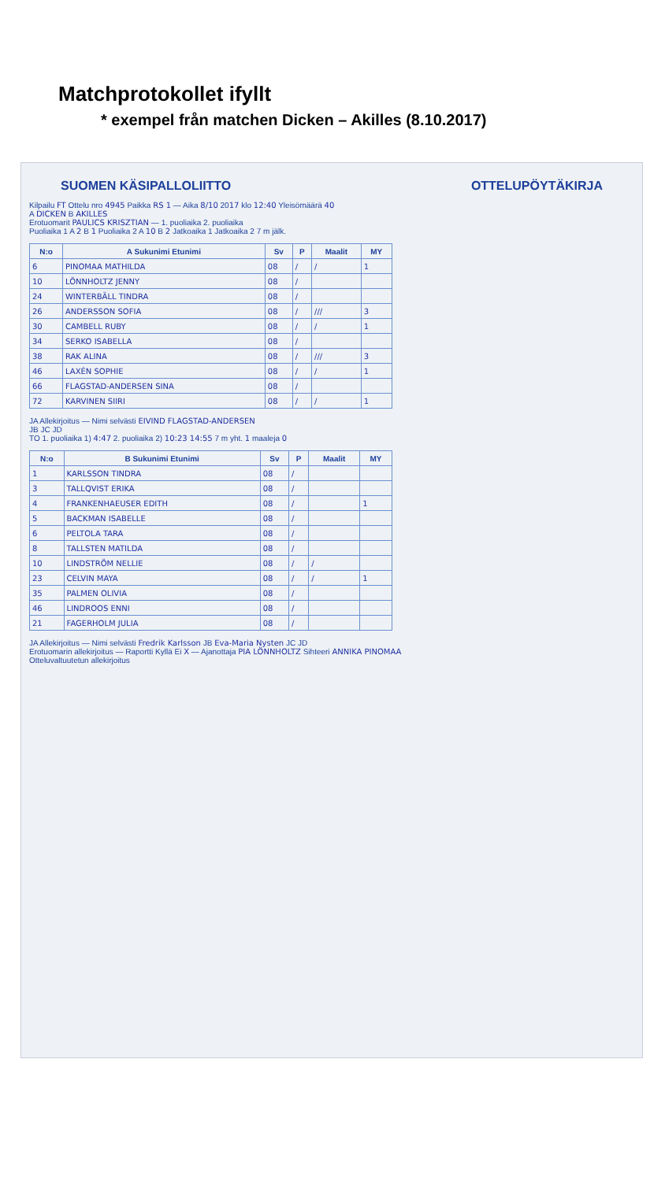Matchprotokollet ifyllt
* exempel från matchen Dicken – Akilles (8.10.2017)
SUOMEN KÄSIPALLOLIITTO OTTELUPÖYTÄKIRJA
Kilpailu FT Ottelu nro 4945 Paikka RS 1 — Aika 8/10 2017 klo 12:40 Yleisömäärä 40
A DICKEN B AKILLES
Erotuomarit PAULICS KRISZTIAN — 1. puoliaika 2. puoliaika
Puoliaika 1 A 2 B 1 Puoliaika 2 A 10 B 2 Jatkoaika 1 Jatkoaika 2 7 m jälk.
| N:o | A Sukunimi Etunimi | Sv | P | Maalit | MY |
| --- | --- | --- | --- | --- | --- |
| 6 | PINOMAA MATHILDA | 08 | / | / | 1 |
| 10 | LÖNNHOLTZ JENNY | 08 | / | | |
| 24 | WINTERBÄLL TINDRA | 08 | / | | |
| 26 | ANDERSSON SOFIA | 08 | / | /// | 3 |
| 30 | CAMBELL RUBY | 08 | / | / | 1 |
| 34 | SERKO ISABELLA | 08 | / | | |
| 38 | RAK ALINA | 08 | / | /// | 3 |
| 46 | LAXÉN SOPHIE | 08 | / | / | 1 |
| 66 | FLAGSTAD-ANDERSEN SINA | 08 | / | | |
| 72 | KARVINEN SIIRI | 08 | / | / | 1 |
JA Allekirjoitus — Nimi selvästi EIVIND FLAGSTAD-ANDERSEN
JB JC JD
TO 1. puoliaika 1) 4:47 2. puoliaika 2) 10:23 14:55 7 m yht. 1 maaleja 0
| N:o | B Sukunimi Etunimi | Sv | P | Maalit | MY |
| --- | --- | --- | --- | --- | --- |
| 1 | KARLSSON TINDRA | 08 | / | | |
| 3 | TALLQVIST ERIKA | 08 | / | | |
| 4 | FRANKENHAEUSER EDITH | 08 | / | | 1 |
| 5 | BACKMAN ISABELLE | 08 | / | | |
| 6 | PELTOLA TARA | 08 | / | | |
| 8 | TALLSTEN MATILDA | 08 | / | | |
| 10 | LINDSTRÖM NELLIE | 08 | / | / | |
| 23 | CELVIN MAYA | 08 | / | / | 1 |
| 35 | PALMEN OLIVIA | 08 | / | | |
| 46 | LINDROOS ENNI | 08 | / | | |
| 21 | FAGERHOLM JULIA | 08 | / | | |
JA Allekirjoitus — Nimi selvästi Fredrik Karlsson JB Eva-Maria Nysten JC JD
Erotuomarin allekirjoitus — Raportti Kyllä Ei X — Ajanottaja PIA LÖNNHOLTZ Sihteeri ANNIKA PINOMAA
Otteluvaltuutetun allekirjoitus